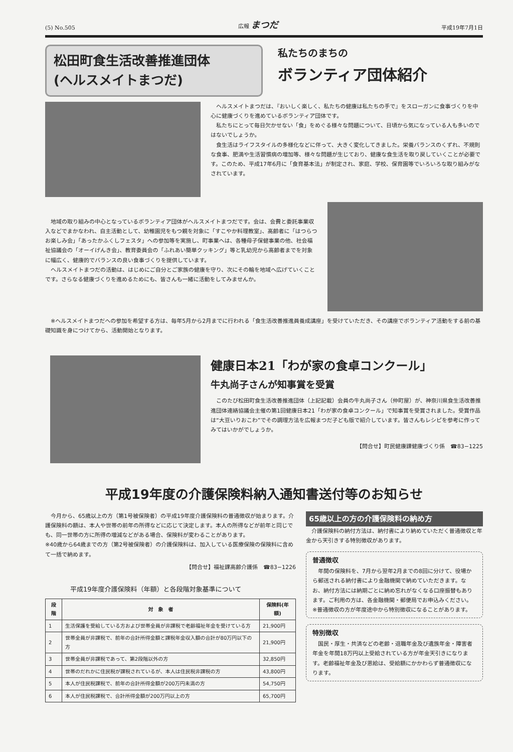(5) No.505 広報 まつだ 平成19年7月1日
松田町食生活改善推進団体
(ヘルスメイトまつだ)
私たちのまちの
ボランティア団体紹介
ヘルスメイトまつだは、『おいしく楽しく、私たちの健康は私たちの手で』をスローガンに食事づくりを中心に健康づくりを進めているボランティア団体です。
私たちにとって毎日欠かせない「食」をめぐる様々な問題について、日頃から気になっている人も多いのではないでしょうか。
食生活はライフスタイルの多様化などに伴って、大きく変化してきました。栄養バランスのくずれ、不規則な食事、肥満や生活習慣病の増加等、様々な問題が生じており、健康な食生活を取り戻していくことが必要です。このため、平成17年6月に「食育基本法」が制定され、家庭、学校、保育園等でいろいろな取り組みがなされています。
地域の取り組みの中心となっているボランティア団体がヘルスメイトまつだです。会は、会費と委託事業収入などでまかなわれ、自主活動として、幼稚園児をもつ親を対象に「すこやか料理教室」、高齢者に「はつらつお楽しみ会」「あったかふくしフェスタ」への参加等を実施し、町事業へは、各種母子保健事業の他、社会福祉協議会の「オーイげんき会」、教育委員会の「ふれあい簡単クッキング」等と乳幼児から高齢者までを対象に幅広く、健康的でバランスの良い食事づくりを提供しています。
ヘルスメイトまつだの活動は、はじめにご自分とご家族の健康を守り、次にその輪を地域へ広げていくことです。さらなる健康づくりを進めるためにも、皆さんも一緒に活動をしてみませんか。
※ヘルスメイトまつだへの参加を希望する方は、毎年5月から2月までに行われる「食生活改善推進員養成講座」を受けていただき、その講座でボランティア活動をする前の基礎知識を身につけてから、活動開始となります。
健康日本21「わが家の食卓コンクール」
牛丸尚子さんが知事賞を受賞
このたび松田町食生活改善推進団体（上記記載）会員の牛丸尚子さん（仲町屋）が、神奈川県食生活改善推進団体連絡協議会主催の第1回健康日本21「わが家の食卓コンクール」で知事賞を受賞されました。受賞作品は“大豆いりおこわ”でその調理方法を広報まつだ子ども版で紹介しています。皆さんもレシピを参考に作ってみてはいかがでしょうか。
【問合せ】町民健康課健康づくり係　☎83−1225
平成19年度の介護保険料納入通知書送付等のお知らせ
今月から、65歳以上の方（第1号被保険者）の平成19年度介護保険料の普通徴収が始まります。介護保険料の額は、本人や世帯の前年の所得などに応じて決定します。本人の所得などが前年と同じでも、同一世帯の方に所得の増減などがある場合、保険料が変わることがあります。
※40歳から64歳までの方（第2号被保険者）の介護保険料は、加入している医療保険の保険料に含めて一括で納めます。
【問合せ】福祉課高齢介護係　☎83−1226
平成19年度介護保険料（年額）と各段階対象基準について
| 段階 | 対 象 者 | 保険料(年額) |
| --- | --- | --- |
| 1 | 生活保護を受給している方および世帯全員が非課税で老齢福祉年金を受けている方 | 21,900円 |
| 2 | 世帯全員が非課税で、前年の合計所得金額と課税年金収入額の合計が80万円以下の方 | 21,900円 |
| 3 | 世帯全員が非課税であって、第2段階以外の方 | 32,850円 |
| 4 | 世帯のだれかに住民税が課税されているが、本人は住民税非課税の方 | 43,800円 |
| 5 | 本人が住民税課税で、前年の合計所得金額が200万円未満の方 | 54,750円 |
| 6 | 本人が住民税課税で、合計所得金額が200万円以上の方 | 65,700円 |
65歳以上の方の介護保険料の納め方
介護保険料の納付方法は、納付書により納めていただく普通徴収と年金から天引きする特別徴収があります。
普通徴収
年間の保険料を、7月から翌年2月までの8回に分けて、役場から郵送される納付書により金融機関で納めていただきます。なお、納付方法には納期ごとに納め忘れがなくなる口座振替もあります。ご利用の方は、各金融機関・郵便局でお申込みください。
※普通徴収の方が年度途中から特別徴収になることがあります。
特別徴収
国民・厚生・共済などの老齢・退職年金及び遺族年金・障害者年金を年間18万円以上受給されている方が年金天引きになります。老齢福祉年金及び恩給は、受給額にかかわらず普通徴収になります。